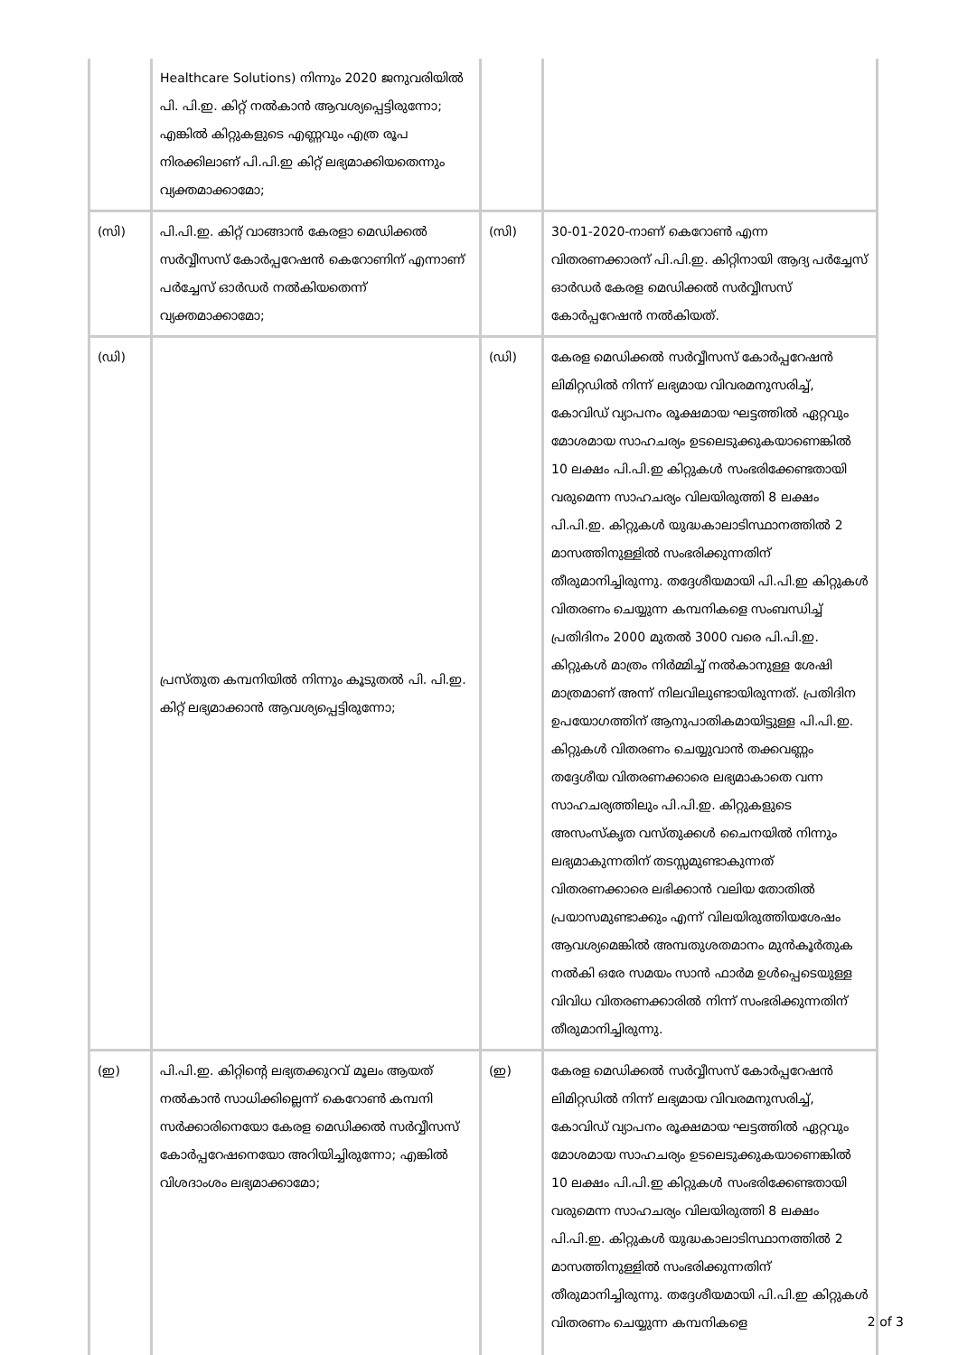| | Healthcare Solutions) നിന്നും 2020 ജനുവരിയിൽ പി. പി.ഇ. കിറ്റ് നൽകാൻ ആവശ്യപ്പെട്ടിരുന്നോ; എങ്കിൽ കിറ്റുകളുടെ എണ്ണവും എത്ര രൂപ നിരക്കിലാണ് പി.പി.ഇ കിറ്റ് ലഭ്യമാക്കിയതെന്നും വ്യക്തമാക്കാമോ; | | |
| (സി) | പി.പി.ഇ. കിറ്റ് വാങ്ങാൻ കേരളാ മെഡിക്കൽ സർവ്വീസസ് കോർപ്പറേഷൻ കെറോണിന് എന്നാണ് പർച്ചേസ് ഓർഡർ നൽകിയതെന്ന് വ്യക്തമാക്കാമോ; | (സി) | 30-01-2020-നാണ് കെറോൺ എന്ന വിതരണക്കാരന് പി.പി.ഇ. കിറ്റിനായി ആദ്യ പർച്ചേസ് ഓർഡർ കേരള മെഡിക്കൽ സർവ്വീസസ് കോർപ്പറേഷൻ നൽകിയത്. |
| (ഡി) | പ്രസ്തുത കമ്പനിയിൽ നിന്നും കൂടുതൽ പി. പി.ഇ. കിറ്റ് ലഭ്യമാക്കാൻ ആവശ്യപ്പെട്ടിരുന്നോ; | (ഡി) | കേരള മെഡിക്കൽ സർവ്വീസസ് കോർപ്പറേഷൻ ലിമിറ്റഡിൽ നിന്ന് ലഭ്യമായ വിവരമനുസരിച്ച്, കോവിഡ് വ്യാപനം രൂക്ഷമായ ഘട്ടത്തിൽ ഏറ്റവും മോശമായ സാഹചര്യം ഉടലെടുക്കുകയാണെങ്കിൽ 10 ലക്ഷം പി.പി.ഇ കിറ്റുകൾ സംഭരിക്കേണ്ടതായി വരുമെന്ന സാഹചര്യം വിലയിരുത്തി 8 ലക്ഷം പി.പി.ഇ. കിറ്റുകൾ യുദ്ധകാലാടിസ്ഥാനത്തിൽ 2 മാസത്തിനുള്ളിൽ സംഭരിക്കുന്നതിന് തീരുമാനിച്ചിരുന്നു. തദ്ദേശീയമായി പി.പി.ഇ കിറ്റുകൾ വിതരണം ചെയ്യുന്ന കമ്പനികളെ സംബന്ധിച്ച് പ്രതിദിനം 2000 മുതൽ 3000 വരെ പി.പി.ഇ. കിറ്റുകൾ മാത്രം നിർമ്മിച്ച് നൽകാനുള്ള ശേഷി മാത്രമാണ് അന്ന് നിലവിലുണ്ടായിരുന്നത്. പ്രതിദിന ഉപയോഗത്തിന് ആനുപാതികമായിട്ടുള്ള പി.പി.ഇ. കിറ്റുകൾ വിതരണം ചെയ്യുവാൻ തക്കവണ്ണം തദ്ദേശീയ വിതരണക്കാരെ ലഭ്യമാകാതെ വന്ന സാഹചര്യത്തിലും പി.പി.ഇ. കിറ്റുകളുടെ അസംസ്കൃത വസ്തുക്കൾ ചൈനയിൽ നിന്നും ലഭ്യമാകുന്നതിന് തടസ്സമുണ്ടാകുന്നത് വിതരണക്കാരെ ലഭിക്കാൻ വലിയ തോതിൽ പ്രയാസമുണ്ടാക്കും എന്ന് വിലയിരുത്തിയശേഷം ആവശ്യമെങ്കിൽ അമ്പതുശതമാനം മുൻകൂർതുക നൽകി ഒരേ സമയം സാൻ ഫാർമ ഉൾപ്പെടെയുള്ള വിവിധ വിതരണക്കാരിൽ നിന്ന് സംഭരിക്കുന്നതിന് തീരുമാനിച്ചിരുന്നു. |
| (ഇ) | പി.പി.ഇ. കിറ്റിന്റെ ലഭ്യതക്കുറവ് മൂലം ആയത് നൽകാൻ സാധിക്കില്ലെന്ന് കെറോൺ കമ്പനി സർക്കാരിനെയോ കേരള മെഡിക്കൽ സർവ്വീസസ് കോർപ്പറേഷനെയോ അറിയിച്ചിരുന്നോ; എങ്കിൽ വിശദാംശം ലഭ്യമാക്കാമോ; | (ഇ) | കേരള മെഡിക്കൽ സർവ്വീസസ് കോർപ്പറേഷൻ ലിമിറ്റഡിൽ നിന്ന് ലഭ്യമായ വിവരമനുസരിച്ച്, കോവിഡ് വ്യാപനം രൂക്ഷമായ ഘട്ടത്തിൽ ഏറ്റവും മോശമായ സാഹചര്യം ഉടലെടുക്കുകയാണെങ്കിൽ 10 ലക്ഷം പി.പി.ഇ കിറ്റുകൾ സംഭരിക്കേണ്ടതായി വരുമെന്ന സാഹചര്യം വിലയിരുത്തി 8 ലക്ഷം പി.പി.ഇ. കിറ്റുകൾ യുദ്ധകാലാടിസ്ഥാനത്തിൽ 2 മാസത്തിനുള്ളിൽ സംഭരിക്കുന്നതിന് തീരുമാനിച്ചിരുന്നു. തദ്ദേശീയമായി പി.പി.ഇ കിറ്റുകൾ വിതരണം ചെയ്യുന്ന കമ്പനികളെ |
2 of 3